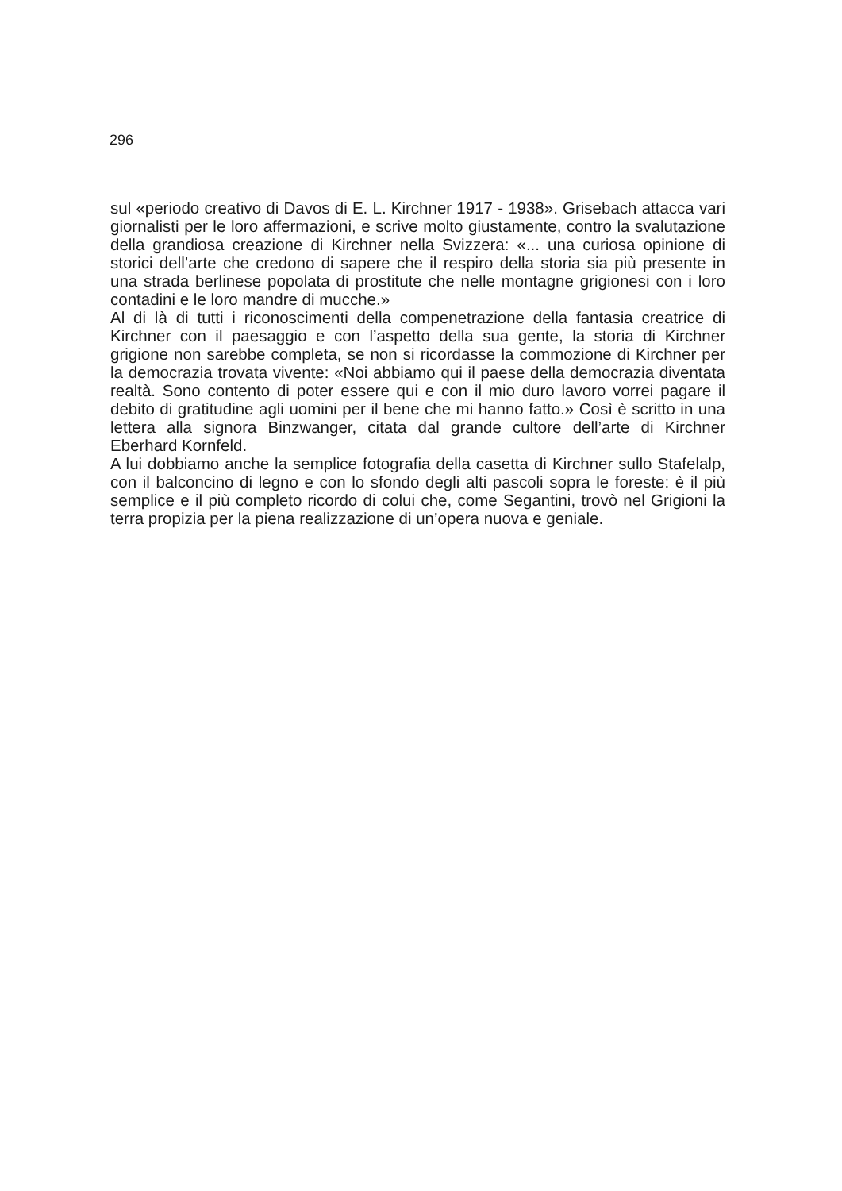296
sul «periodo creativo di Davos di E. L. Kirchner 1917 - 1938». Grisebach attacca vari giornalisti per le loro affermazioni, e scrive molto giustamente, contro la svalutazione della grandiosa creazione di Kirchner nella Svizzera: «... una curiosa opinione di storici dell’arte che credono di sapere che il respiro della storia sia più presente in una strada berlinese popolata di prostitute che nelle montagne grigionesi con i loro contadini e le loro mandre di mucche.»
Al di là di tutti i riconoscimenti della compenetrazione della fantasia creatrice di Kirchner con il paesaggio e con l’aspetto della sua gente, la storia di Kirchner grigione non sarebbe completa, se non si ricordasse la commozione di Kirchner per la democrazia trovata vivente: «Noi abbiamo qui il paese della democrazia diventata realtà. Sono contento di poter essere qui e con il mio duro lavoro vorrei pagare il debito di gratitudine agli uomini per il bene che mi hanno fatto.» Così è scritto in una lettera alla signora Binzwanger, citata dal grande cultore dell’arte di Kirchner Eberhard Kornfeld.
A lui dobbiamo anche la semplice fotografia della casetta di Kirchner sullo Stafelalp, con il balconcino di legno e con lo sfondo degli alti pascoli sopra le foreste: è il più semplice e il più completo ricordo di colui che, come Segantini, trovò nel Grigioni la terra propizia per la piena realizzazione di un’opera nuova e geniale.